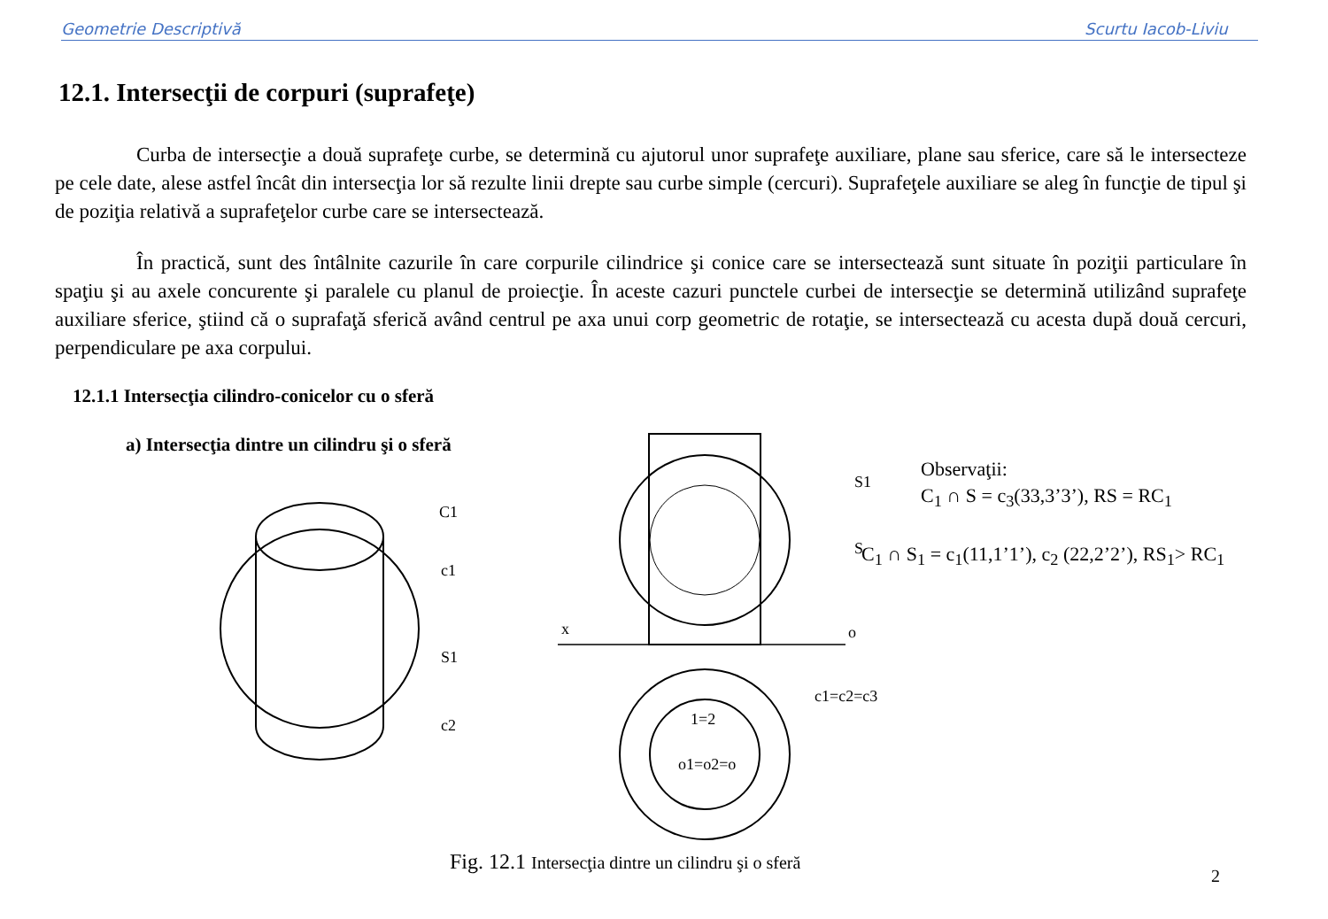Geometrie Descriptivă Scurtu Iacob-Liviu
12.1. Intersecţii de corpuri (suprafeţe)
Curba de intersecţie a două suprafeţe curbe, se determină cu ajutorul unor suprafeţe auxiliare, plane sau sferice, care să le intersecteze pe cele date, alese astfel încât din intersecţia lor să rezulte linii drepte sau curbe simple (cercuri). Suprafeţele auxiliare se aleg în funcţie de tipul şi de poziţia relativă a suprafeţelor curbe care se intersectează.
În practică, sunt des întâlnite cazurile în care corpurile cilindrice şi conice care se intersectează sunt situate în poziţii particulare în spaţiu şi au axele concurente şi paralele cu planul de proiecţie. În aceste cazuri punctele curbei de intersecţie se determină utilizând suprafeţe auxiliare sferice, ştiind că o suprafaţă sferică având centrul pe axa unui corp geometric de rotaţie, se intersectează cu acesta după două cercuri, perpendiculare pe axa corpului.
12.1.1 Intersecţia cilindro-conicelor cu o sferă
a) Intersecţia dintre un cilindru şi o sferă
C1
c1
S1
c2
S1
S
x
o
c1=c2=c3
1=2
o1=o2=o
Observaţii:
C<sub>1</sub> ∩ S = c<sub>3</sub>(33,3’3’), RS = RC<sub>1</sub>
C<sub>1</sub> ∩ S<sub>1</sub> = c<sub>1</sub>(11,1’1’), c<sub>2</sub> (22,2’2’), RS<sub>1</sub>> RC<sub>1</sub>
Fig. 12.1 Intersecţia dintre un cilindru şi o sferă
2